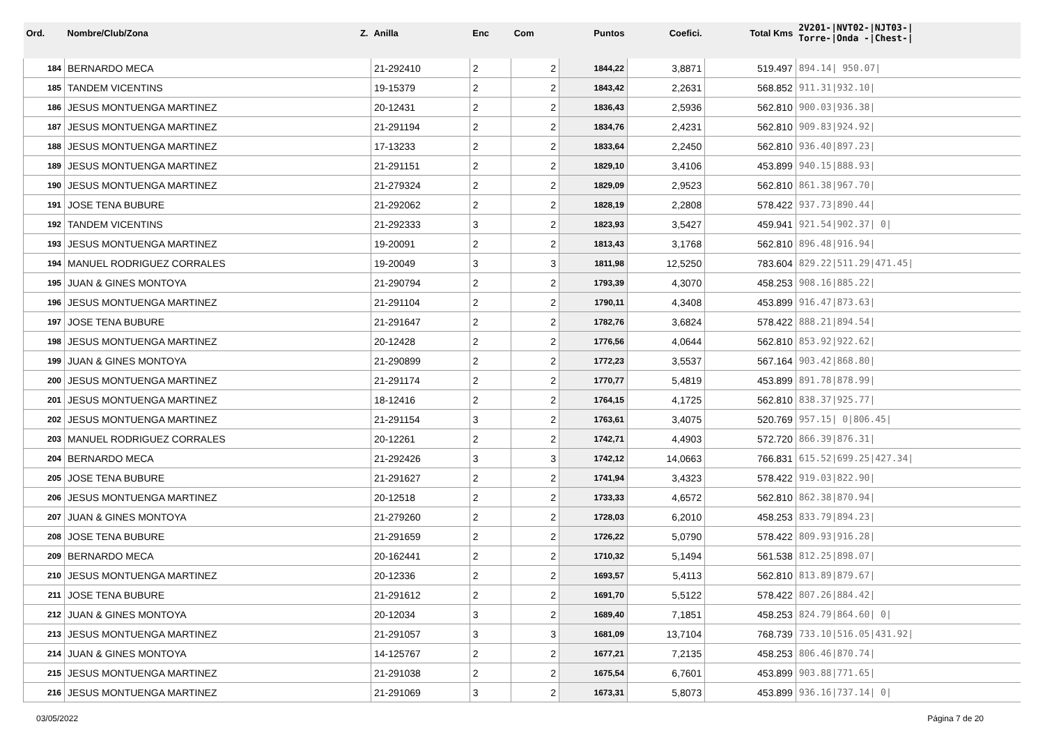| Ord. | Nombre/Club/Zona Z. | Anilla | Enc | Com | Puntos | Coefici. | Total Kms | 2V201-/NVT02-/NJT03-/ Torre-/Onda -/Chest-/ |
| --- | --- | --- | --- | --- | --- | --- | --- | --- |
| 184 | BERNARDO MECA | 21-292410 | 2 | 2 | 1844,22 | 3,8871 | 519.497 | 894.14/ 950.07/ |
| 185 | TANDEM VICENTINS | 19-15379 | 2 | 2 | 1843,42 | 2,2631 | 568.852 | 911.31/932.10/ |
| 186 | JESUS MONTUENGA MARTINEZ | 20-12431 | 2 | 2 | 1836,43 | 2,5936 | 562.810 | 900.03/936.38/ |
| 187 | JESUS MONTUENGA MARTINEZ | 21-291194 | 2 | 2 | 1834,76 | 2,4231 | 562.810 | 909.83/924.92/ |
| 188 | JESUS MONTUENGA MARTINEZ | 17-13233 | 2 | 2 | 1833,64 | 2,2450 | 562.810 | 936.40/897.23/ |
| 189 | JESUS MONTUENGA MARTINEZ | 21-291151 | 2 | 2 | 1829,10 | 3,4106 | 453.899 | 940.15/888.93/ |
| 190 | JESUS MONTUENGA MARTINEZ | 21-279324 | 2 | 2 | 1829,09 | 2,9523 | 562.810 | 861.38/967.70/ |
| 191 | JOSE TENA BUBURE | 21-292062 | 2 | 2 | 1828,19 | 2,2808 | 578.422 | 937.73/890.44/ |
| 192 | TANDEM VICENTINS | 21-292333 | 3 | 2 | 1823,93 | 3,5427 | 459.941 | 921.54/902.37/ 0/ |
| 193 | JESUS MONTUENGA MARTINEZ | 19-20091 | 2 | 2 | 1813,43 | 3,1768 | 562.810 | 896.48/916.94/ |
| 194 | MANUEL RODRIGUEZ CORRALES | 19-20049 | 3 | 3 | 1811,98 | 12,5250 | 783.604 | 829.22/511.29/471.45/ |
| 195 | JUAN & GINES MONTOYA | 21-290794 | 2 | 2 | 1793,39 | 4,3070 | 458.253 | 908.16/885.22/ |
| 196 | JESUS MONTUENGA MARTINEZ | 21-291104 | 2 | 2 | 1790,11 | 4,3408 | 453.899 | 916.47/873.63/ |
| 197 | JOSE TENA BUBURE | 21-291647 | 2 | 2 | 1782,76 | 3,6824 | 578.422 | 888.21/894.54/ |
| 198 | JESUS MONTUENGA MARTINEZ | 20-12428 | 2 | 2 | 1776,56 | 4,0644 | 562.810 | 853.92/922.62/ |
| 199 | JUAN & GINES MONTOYA | 21-290899 | 2 | 2 | 1772,23 | 3,5537 | 567.164 | 903.42/868.80/ |
| 200 | JESUS MONTUENGA MARTINEZ | 21-291174 | 2 | 2 | 1770,77 | 5,4819 | 453.899 | 891.78/878.99/ |
| 201 | JESUS MONTUENGA MARTINEZ | 18-12416 | 2 | 2 | 1764,15 | 4,1725 | 562.810 | 838.37/925.77/ |
| 202 | JESUS MONTUENGA MARTINEZ | 21-291154 | 3 | 2 | 1763,61 | 3,4075 | 520.769 | 957.15/ 0/806.45/ |
| 203 | MANUEL RODRIGUEZ CORRALES | 20-12261 | 2 | 2 | 1742,71 | 4,4903 | 572.720 | 866.39/876.31/ |
| 204 | BERNARDO MECA | 21-292426 | 3 | 3 | 1742,12 | 14,0663 | 766.831 | 615.52/699.25/427.34/ |
| 205 | JOSE TENA BUBURE | 21-291627 | 2 | 2 | 1741,94 | 3,4323 | 578.422 | 919.03/822.90/ |
| 206 | JESUS MONTUENGA MARTINEZ | 20-12518 | 2 | 2 | 1733,33 | 4,6572 | 562.810 | 862.38/870.94/ |
| 207 | JUAN & GINES MONTOYA | 21-279260 | 2 | 2 | 1728,03 | 6,2010 | 458.253 | 833.79/894.23/ |
| 208 | JOSE TENA BUBURE | 21-291659 | 2 | 2 | 1726,22 | 5,0790 | 578.422 | 809.93/916.28/ |
| 209 | BERNARDO MECA | 20-162441 | 2 | 2 | 1710,32 | 5,1494 | 561.538 | 812.25/898.07/ |
| 210 | JESUS MONTUENGA MARTINEZ | 20-12336 | 2 | 2 | 1693,57 | 5,4113 | 562.810 | 813.89/879.67/ |
| 211 | JOSE TENA BUBURE | 21-291612 | 2 | 2 | 1691,70 | 5,5122 | 578.422 | 807.26/884.42/ |
| 212 | JUAN & GINES MONTOYA | 20-12034 | 3 | 2 | 1689,40 | 7,1851 | 458.253 | 824.79/864.60/ 0/ |
| 213 | JESUS MONTUENGA MARTINEZ | 21-291057 | 3 | 3 | 1681,09 | 13,7104 | 768.739 | 733.10/516.05/431.92/ |
| 214 | JUAN & GINES MONTOYA | 14-125767 | 2 | 2 | 1677,21 | 7,2135 | 458.253 | 806.46/870.74/ |
| 215 | JESUS MONTUENGA MARTINEZ | 21-291038 | 2 | 2 | 1675,54 | 6,7601 | 453.899 | 903.88/771.65/ |
| 216 | JESUS MONTUENGA MARTINEZ | 21-291069 | 3 | 2 | 1673,31 | 5,8073 | 453.899 | 936.16/737.14/ 0/ |
03/05/2022 Página 7 de 20